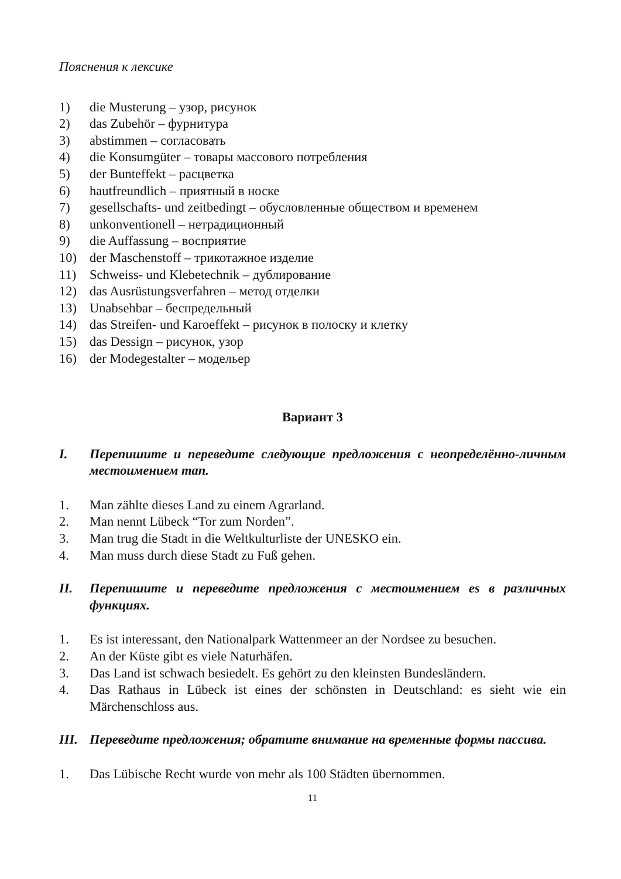Пояснения к лексике
1) die Musterung – узор, рисунок
2) das Zubehör – фурнитура
3) abstimmen – согласовать
4) die Konsumgüter – товары массового потребления
5) der Bunteffekt – расцветка
6) hautfreundlich – приятный в носке
7) gesellschafts- und zeitbedingt – обусловленные обществом и временем
8) unkonventionell – нетрадиционный
9) die Auffassung – восприятие
10) der Maschenstoff – трикотажное изделие
11) Schweiss- und Klebetechnik – дублирование
12) das Ausrüstungsverfahren – метод отделки
13) Unabsehbar – беспредельный
14) das Streifen- und Karoeffekt – рисунок в полоску и клетку
15) das Dessign – рисунок, узор
16) der Modegestalter – модельер
Вариант 3
I. Перепишите и переведите следующие предложения с неопределённо-личным местоимением man.
1. Man zählte dieses Land zu einem Agrarland.
2. Man nennt Lübeck “Tor zum Norden”.
3. Man trug die Stadt in die Weltkulturliste der UNESKO ein.
4. Man muss durch diese Stadt zu Fuß gehen.
II. Перепишите и переведите предложения с местоимением es в различных функциях.
1. Es ist interessant, den Nationalpark Wattenmeer an der Nordsee zu besuchen.
2. An der Küste gibt es viele Naturhäfen.
3. Das Land ist schwach besiedelt. Es gehört zu den kleinsten Bundesländern.
4. Das Rathaus in Lübeck ist eines der schönsten in Deutschland: es sieht wie ein Märchenschloss aus.
III. Переведите предложения; обратите внимание на временные формы пассива.
1. Das Lübische Recht wurde von mehr als 100 Städten übernommen.
11